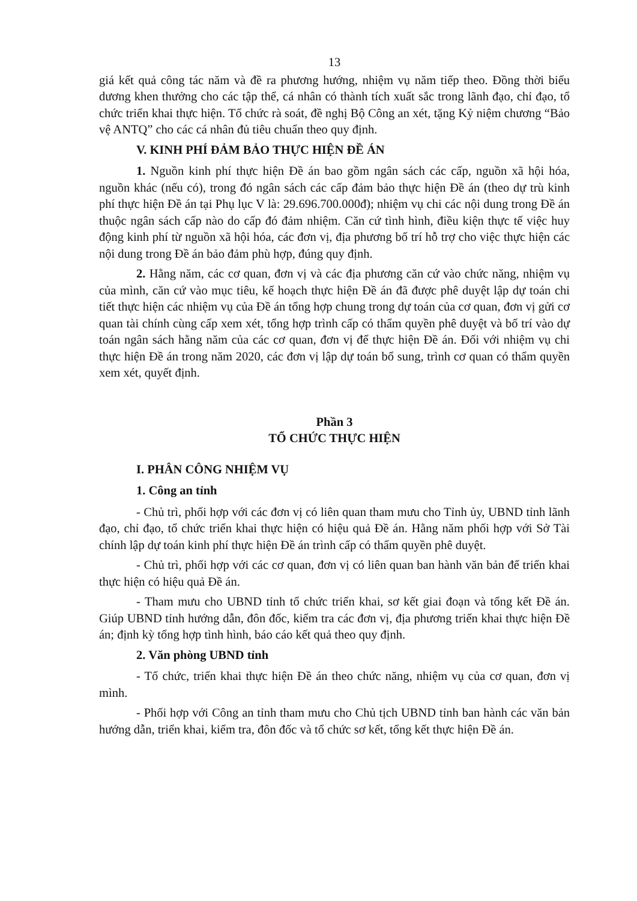13
giá kết quả công tác năm và đề ra phương hướng, nhiệm vụ năm tiếp theo. Đồng thời biểu dương khen thưởng cho các tập thể, cá nhân có thành tích xuất sắc trong lãnh đạo, chỉ đạo, tổ chức triển khai thực hiện. Tổ chức rà soát, đề nghị Bộ Công an xét, tặng Kỷ niệm chương “Bảo vệ ANTQ” cho các cá nhân đủ tiêu chuẩn theo quy định.
V. KINH PHÍ ĐẢM BẢO THỰC HIỆN ĐỀ ÁN
1. Nguồn kinh phí thực hiện Đề án bao gồm ngân sách các cấp, nguồn xã hội hóa, nguồn khác (nếu có), trong đó ngân sách các cấp đảm bảo thực hiện Đề án (theo dự trù kinh phí thực hiện Đề án tại Phụ lục V là: 29.696.700.000đ); nhiệm vụ chi các nội dung trong Đề án thuộc ngân sách cấp nào do cấp đó đảm nhiệm. Căn cứ tình hình, điều kiện thực tế việc huy động kinh phí từ nguồn xã hội hóa, các đơn vị, địa phương bố trí hỗ trợ cho việc thực hiện các nội dung trong Đề án bảo đảm phù hợp, đúng quy định.
2. Hằng năm, các cơ quan, đơn vị và các địa phương căn cứ vào chức năng, nhiệm vụ của mình, căn cứ vào mục tiêu, kế hoạch thực hiện Đề án đã được phê duyệt lập dự toán chi tiết thực hiện các nhiệm vụ của Đề án tổng hợp chung trong dự toán của cơ quan, đơn vị gửi cơ quan tài chính cùng cấp xem xét, tổng hợp trình cấp có thẩm quyền phê duyệt và bố trí vào dự toán ngân sách hằng năm của các cơ quan, đơn vị để thực hiện Đề án. Đối với nhiệm vụ chi thực hiện Đề án trong năm 2020, các đơn vị lập dự toán bổ sung, trình cơ quan có thẩm quyền xem xét, quyết định.
Phần 3
TỔ CHỨC THỰC HIỆN
I. PHÂN CÔNG NHIỆM VỤ
1. Công an tỉnh
- Chủ trì, phối hợp với các đơn vị có liên quan tham mưu cho Tỉnh ủy, UBND tỉnh lãnh đạo, chỉ đạo, tổ chức triển khai thực hiện có hiệu quả Đề án. Hằng năm phối hợp với Sở Tài chính lập dự toán kinh phí thực hiện Đề án trình cấp có thẩm quyền phê duyệt.
- Chủ trì, phối hợp với các cơ quan, đơn vị có liên quan ban hành văn bản để triển khai thực hiện có hiệu quả Đề án.
- Tham mưu cho UBND tỉnh tổ chức triển khai, sơ kết giai đoạn và tổng kết Đề án. Giúp UBND tỉnh hướng dẫn, đôn đốc, kiểm tra các đơn vị, địa phương triển khai thực hiện Đề án; định kỳ tổng hợp tình hình, báo cáo kết quả theo quy định.
2. Văn phòng UBND tỉnh
- Tổ chức, triển khai thực hiện Đề án theo chức năng, nhiệm vụ của cơ quan, đơn vị mình.
- Phối hợp với Công an tỉnh tham mưu cho Chủ tịch UBND tỉnh ban hành các văn bản hướng dẫn, triển khai, kiểm tra, đôn đốc và tổ chức sơ kết, tổng kết thực hiện Đề án.